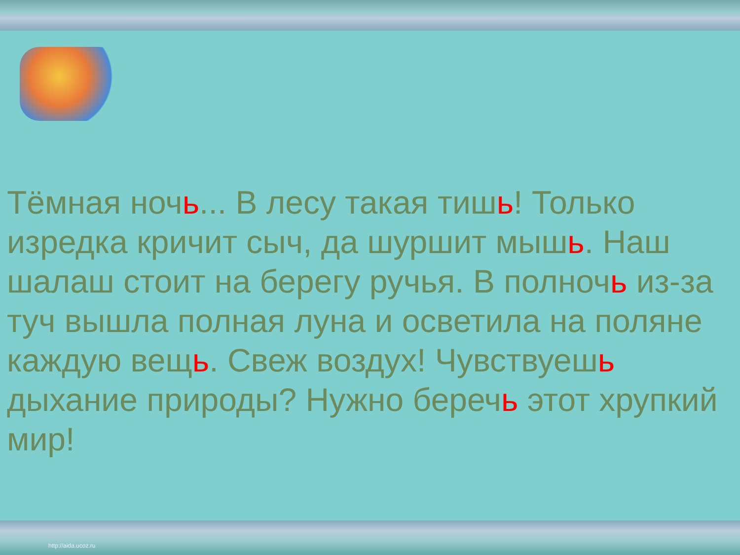Тёмная ночь... В лесу такая тишь! Только изредка кричит сыч, да шуршит мышь. Наш шалаш стоит на берегу ручья. В полночь из-за туч вышла полная луна и осветила на поляне каждую вещь. Свеж воздух! Чувствуешь дыхание природы? Нужно беречь этот хрупкий мир!
http://aida.ucoz.ru